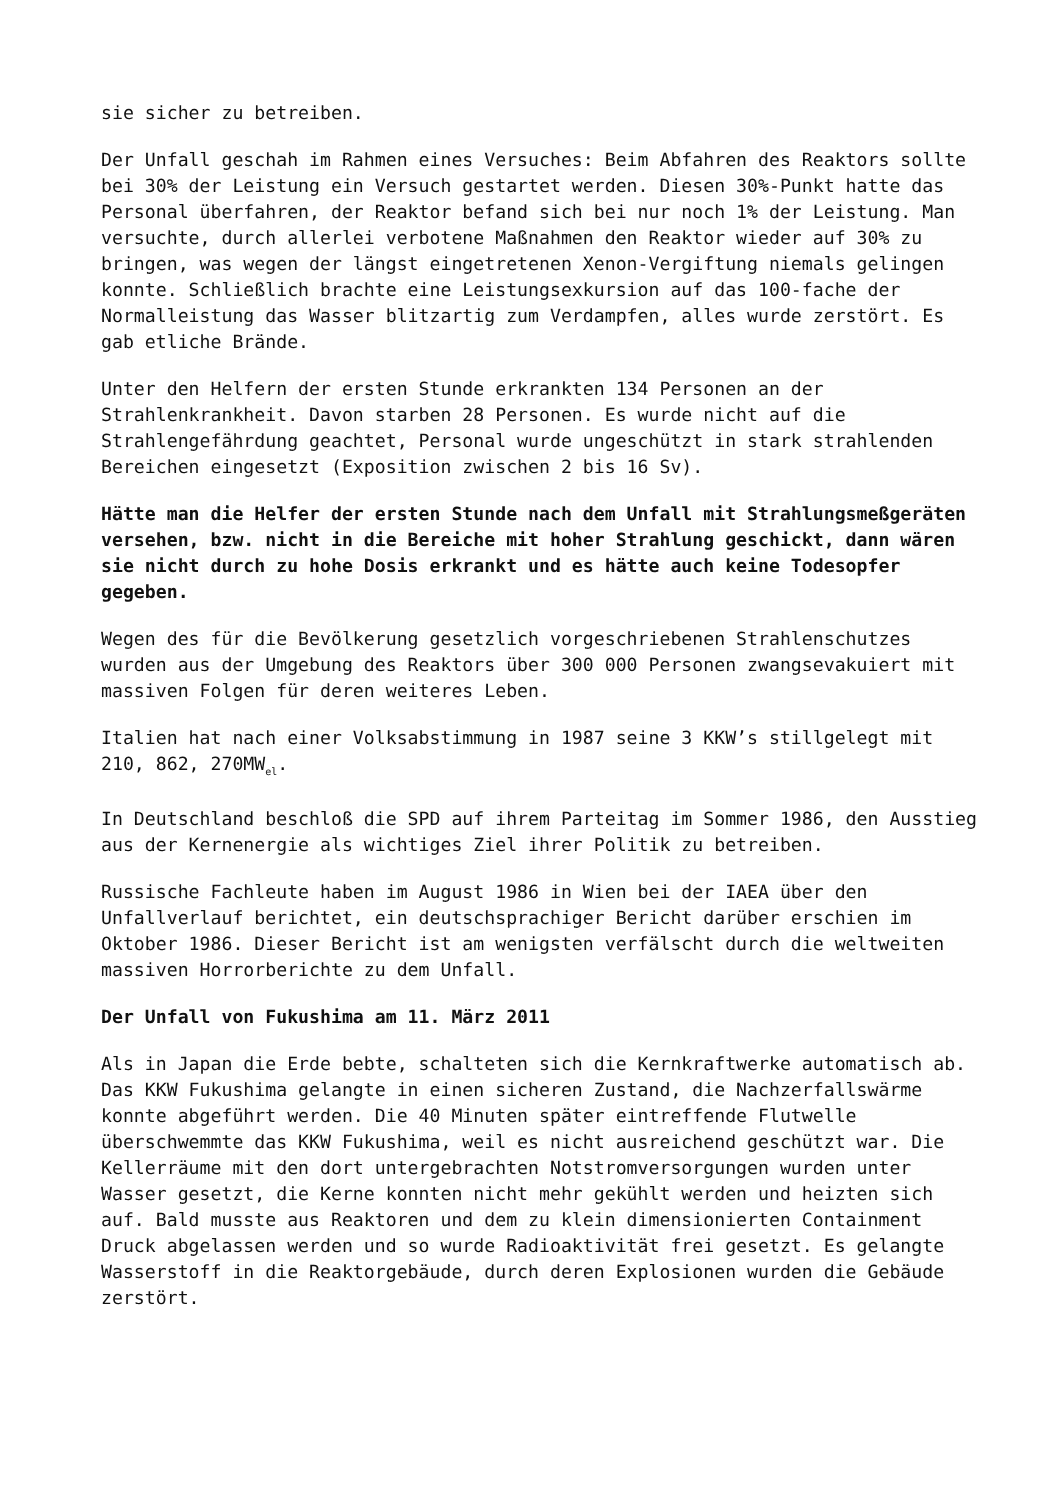sie sicher zu betreiben.
Der Unfall geschah im Rahmen eines Versuches: Beim Abfahren des Reaktors sollte bei 30% der Leistung ein Versuch gestartet werden. Diesen 30%-Punkt hatte das Personal überfahren, der Reaktor befand sich bei nur noch 1% der Leistung. Man versuchte, durch allerlei verbotene Maßnahmen den Reaktor wieder auf 30% zu bringen, was wegen der längst eingetretenen Xenon-Vergiftung niemals gelingen konnte. Schließlich brachte eine Leistungsexkursion auf das 100-fache der Normalleistung das Wasser blitzartig zum Verdampfen, alles wurde zerstört. Es gab etliche Brände.
Unter den Helfern der ersten Stunde erkrankten 134 Personen an der Strahlenkrankheit. Davon starben 28 Personen. Es wurde nicht auf die Strahlengefährdung geachtet, Personal wurde ungeschützt in stark strahlenden Bereichen eingesetzt (Exposition zwischen 2 bis 16 Sv).
Hätte man die Helfer der ersten Stunde nach dem Unfall mit Strahlungsmeßgeräten versehen, bzw. nicht in die Bereiche mit hoher Strahlung geschickt, dann wären sie nicht durch zu hohe Dosis erkrankt und es hätte auch keine Todesopfer gegeben.
Wegen des für die Bevölkerung gesetzlich vorgeschriebenen Strahlenschutzes wurden aus der Umgebung des Reaktors über 300 000 Personen zwangsevakuiert mit massiven Folgen für deren weiteres Leben.
Italien hat nach einer Volksabstimmung in 1987 seine 3 KKW’s stillgelegt mit 210, 862, 270MW<sub>el</sub>.
In Deutschland beschloß die SPD auf ihrem Parteitag im Sommer 1986, den Ausstieg aus der Kernenergie als wichtiges Ziel ihrer Politik zu betreiben.
Russische Fachleute haben im August 1986 in Wien bei der IAEA über den Unfallverlauf berichtet, ein deutschsprachiger Bericht darüber erschien im Oktober 1986. Dieser Bericht ist am wenigsten verfälscht durch die weltweiten massiven Horrorberichte zu dem Unfall.
Der Unfall von Fukushima am 11. März 2011
Als in Japan die Erde bebte, schalteten sich die Kernkraftwerke automatisch ab. Das KKW Fukushima gelangte in einen sicheren Zustand, die Nachzerfallswärme konnte abgeführt werden. Die 40 Minuten später eintreffende Flutwelle überschwemmte das KKW Fukushima, weil es nicht ausreichend geschützt war. Die Kellerräume mit den dort untergebrachten Notstromversorgungen wurden unter Wasser gesetzt, die Kerne konnten nicht mehr gekühlt werden und heizten sich auf. Bald musste aus Reaktoren und dem zu klein dimensionierten Containment Druck abgelassen werden und so wurde Radioaktivität frei gesetzt. Es gelangte Wasserstoff in die Reaktorgebäude, durch deren Explosionen wurden die Gebäude zerstört.